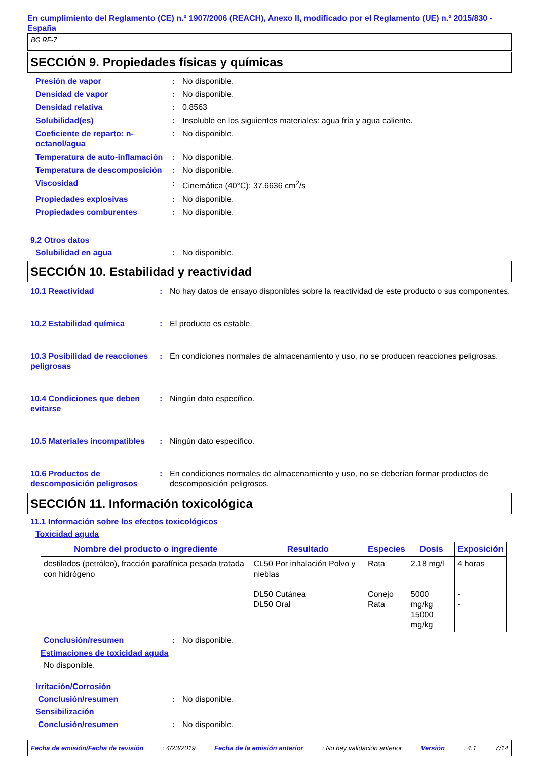En cumplimiento del Reglamento (CE) n.º 1907/2006 (REACH), Anexo II, modificado por el Reglamento (UE) n.º 2015/830 - España
BG RF-7
SECCIÓN 9. Propiedades físicas y químicas
Presión de vapor : No disponible.
Densidad de vapor : No disponible.
Densidad relativa : 0.8563
Solubilidad(es) : Insoluble en los siguientes materiales: agua fría y agua caliente.
Coeficiente de reparto: n-octanol/agua
: No disponible.
Temperatura de auto-inflamación
: No disponible.
Temperatura de descomposición
: No disponible.
Viscosidad : Cinemática (40°C): 37.6636 cm<sup>2</sup>/s
Propiedades explosivas : No disponible.
Propiedades comburentes : No disponible.
9.2 Otros datos
Solubilidad en agua : No disponible.
SECCIÓN 10. Estabilidad y reactividad
10.1 Reactividad : No hay datos de ensayo disponibles sobre la reactividad de este producto o sus componentes.
10.2 Estabilidad química : El producto es estable.
10.3 Posibilidad de reacciones peligrosas
: En condiciones normales de almacenamiento y uso, no se producen reacciones peligrosas.
10.4 Condiciones que deben evitarse
: Ningún dato específico.
10.5 Materiales incompatibles
: Ningún dato específico.
10.6 Productos de descomposición peligrosos
: En condiciones normales de almacenamiento y uso, no se deberían formar productos de descomposición peligrosos.
SECCIÓN 11. Información toxicológica
11.1 Información sobre los efectos toxicológicos
Toxicidad aguda
| Nombre del producto o ingrediente | Resultado | Especies | Dosis | Exposición |
| --- | --- | --- | --- | --- |
| destilados (petróleo), fracción parafínica pesada tratada con hidrógeno | CL50 Por inhalación Polvo y nieblas DL50 Cutánea DL50 Oral | Rata Conejo Rata | 2.18 mg/l 5000 mg/kg 15000 mg/kg | 4 horas - - |
Conclusión/resumen : No disponible.
Estimaciones de toxicidad aguda
No disponible.
Irritación/Corrosión
Conclusión/resumen : No disponible.
Sensibilización
Conclusión/resumen : No disponible.
Fecha de emisión/Fecha de revisión: 4/23/2019 Fecha de la emisión anterior: No hay validación anterior Versión: 4.1 7/14